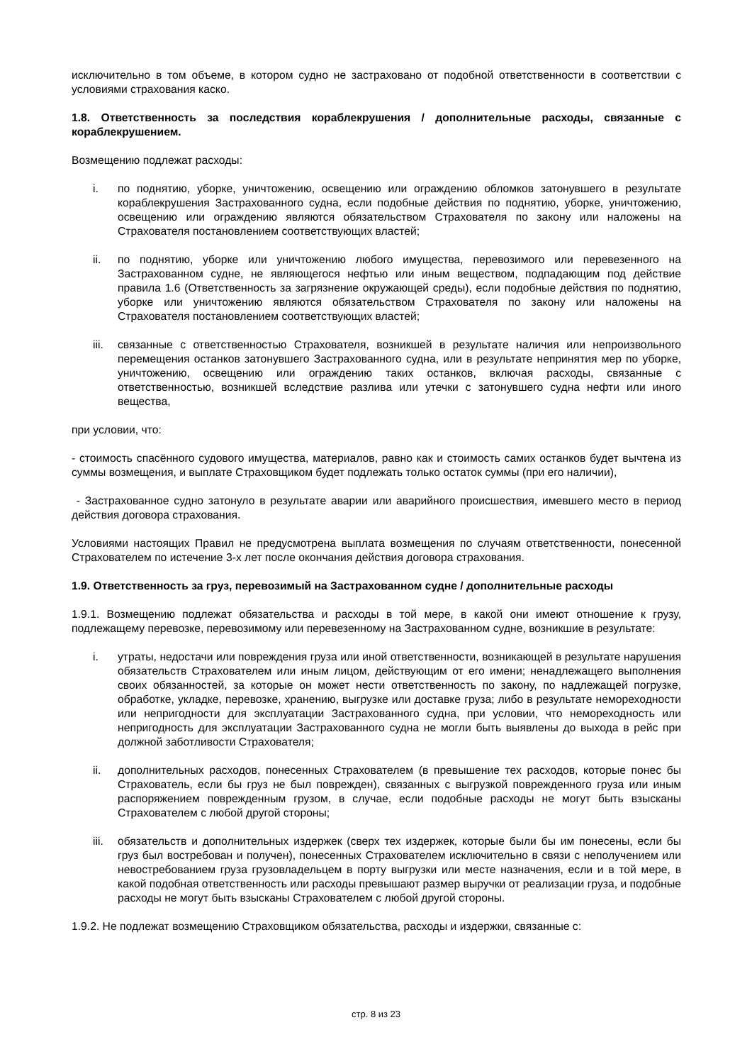исключительно в том объеме, в котором судно не застраховано от подобной ответственности в соответствии с условиями страхования каско.
1.8. Ответственность за последствия кораблекрушения / дополнительные расходы, связанные с кораблекрушением.
Возмещению подлежат расходы:
i. по поднятию, уборке, уничтожению, освещению или ограждению обломков затонувшего в результате кораблекрушения Застрахованного судна, если подобные действия по поднятию, уборке, уничтожению, освещению или ограждению являются обязательством Страхователя по закону или наложены на Страхователя постановлением соответствующих властей;
ii. по поднятию, уборке или уничтожению любого имущества, перевозимого или перевезенного на Застрахованном судне, не являющегося нефтью или иным веществом, подпадающим под действие правила 1.6 (Ответственность за загрязнение окружающей среды), если подобные действия по поднятию, уборке или уничтожению являются обязательством Страхователя по закону или наложены на Страхователя постановлением соответствующих властей;
iii. связанные с ответственностью Страхователя, возникшей в результате наличия или непроизвольного перемещения останков затонувшего Застрахованного судна, или в результате непринятия мер по уборке, уничтожению, освещению или ограждению таких останков, включая расходы, связанные с ответственностью, возникшей вследствие разлива или утечки с затонувшего судна нефти или иного вещества,
при условии, что:
- стоимость спасённого судового имущества, материалов, равно как и стоимость самих останков будет вычтена из суммы возмещения, и выплате Страховщиком будет подлежать только остаток суммы (при его наличии),
- Застрахованное судно затонуло в результате аварии или аварийного происшествия, имевшего место в период действия договора страхования.
Условиями настоящих Правил не предусмотрена выплата возмещения по случаям ответственности, понесенной Страхователем по истечение 3-х лет после окончания действия договора страхования.
1.9. Ответственность за груз, перевозимый на Застрахованном судне / дополнительные расходы
1.9.1. Возмещению подлежат обязательства и расходы в той мере, в какой они имеют отношение к грузу, подлежащему перевозке, перевозимому или перевезенному на Застрахованном судне, возникшие в результате:
i. утраты, недостачи или повреждения груза или иной ответственности, возникающей в результате нарушения обязательств Страхователем или иным лицом, действующим от его имени; ненадлежащего выполнения своих обязанностей, за которые он может нести ответственность по закону, по надлежащей погрузке, обработке, укладке, перевозке, хранению, выгрузке или доставке груза; либо в результате немореходности или непригодности для эксплуатации Застрахованного судна, при условии, что немореходность или непригодность для эксплуатации Застрахованного судна не могли быть выявлены до выхода в рейс при должной заботливости Страхователя;
ii. дополнительных расходов, понесенных Страхователем (в превышение тех расходов, которые понес бы Страхователь, если бы груз не был поврежден), связанных с выгрузкой поврежденного груза или иным распоряжением поврежденным грузом, в случае, если подобные расходы не могут быть взысканы Страхователем с любой другой стороны;
iii. обязательств и дополнительных издержек (сверх тех издержек, которые были бы им понесены, если бы груз был востребован и получен), понесенных Страхователем исключительно в связи с неполучением или невостребованием груза грузовладельцем в порту выгрузки или месте назначения, если и в той мере, в какой подобная ответственность или расходы превышают размер выручки от реализации груза, и подобные расходы не могут быть взысканы Страхователем с любой другой стороны.
1.9.2. Не подлежат возмещению Страховщиком обязательства, расходы и издержки, связанные с:
стр. 8 из 23